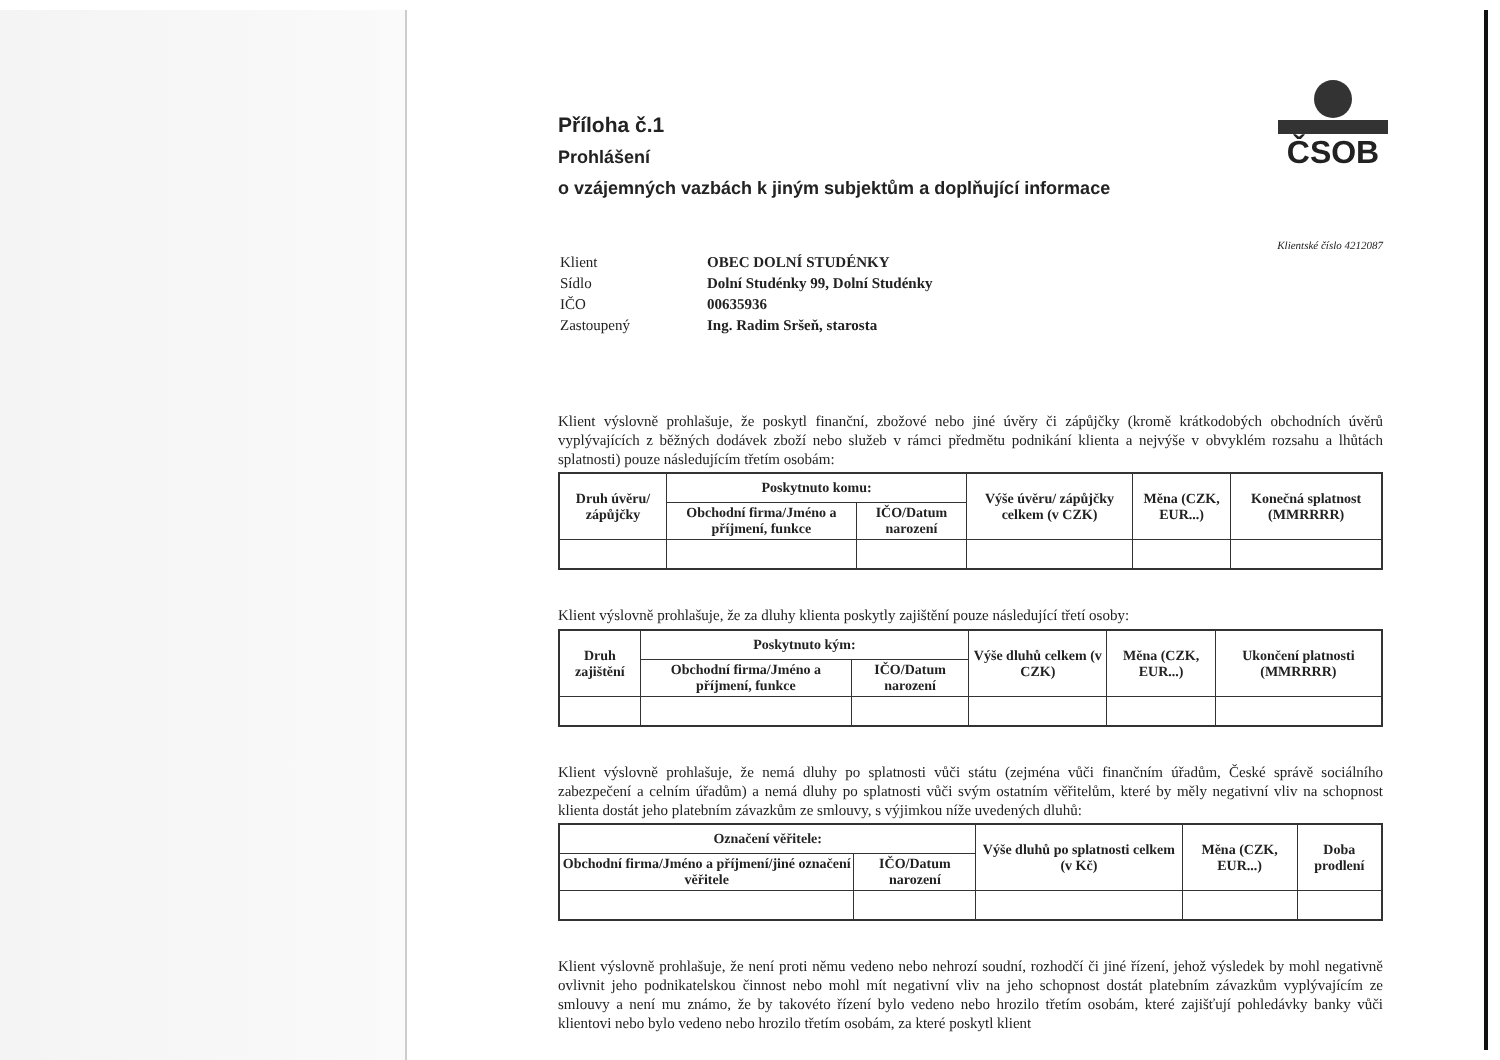ČSOB
Příloha č.1
Prohlášení
o vzájemných vazbách k jiným subjektům a doplňující informace
Klientské číslo 4212087
| Klient | OBEC DOLNÍ STUDÉNKY |
| Sídlo | Dolní Studénky 99, Dolní Studénky |
| IČO | 00635936 |
| Zastoupený | Ing. Radim Sršeň, starosta |
Klient výslovně prohlašuje, že poskytl finanční, zbožové nebo jiné úvěry či zápůjčky (kromě krátkodobých obchodních úvěrů vyplývajících z běžných dodávek zboží nebo služeb v rámci předmětu podnikání klienta a nejvýše v obvyklém rozsahu a lhůtách splatnosti) pouze následujícím třetím osobám:
| Druh úvěru/ zápůjčky | Poskytnuto komu: | | Výše úvěru/ zápůjčky celkem (v CZK) | Měna (CZK, EUR...) | Konečná splatnost (MMRRRR) |
| --- | --- | --- | --- | --- | --- |
| | Obchodní firma/Jméno a příjmení, funkce | IČO/Datum narození | | | |
Klient výslovně prohlašuje, že za dluhy klienta poskytly zajištění pouze následující třetí osoby:
| Druh zajištění | Poskytnuto kým: | | Výše dluhů celkem (v CZK) | Měna (CZK, EUR...) | Ukončení platnosti (MMRRRR) |
| --- | --- | --- | --- | --- | --- |
| | Obchodní firma/Jméno a příjmení, funkce | IČO/Datum narození | | | |
Klient výslovně prohlašuje, že nemá dluhy po splatnosti vůči státu (zejména vůči finančním úřadům, České správě sociálního zabezpečení a celním úřadům) a nemá dluhy po splatnosti vůči svým ostatním věřitelům, které by měly negativní vliv na schopnost klienta dostát jeho platebním závazkům ze smlouvy, s výjimkou níže uvedených dluhů:
| Označení věřitele: | | Výše dluhů po splatnosti celkem (v Kč) | Měna (CZK, EUR...) | Doba prodlení |
| --- | --- | --- | --- | --- |
| Obchodní firma/Jméno a příjmení/jiné označení věřitele | IČO/Datum narození | | | |
Klient výslovně prohlašuje, že není proti němu vedeno nebo nehrozí soudní, rozhodčí či jiné řízení, jehož výsledek by mohl negativně ovlivnit jeho podnikatelskou činnost nebo mohl mít negativní vliv na jeho schopnost dostát platebním závazkům vyplývajícím ze smlouvy a není mu známo, že by takovéto řízení bylo vedeno nebo hrozilo třetím osobám, které zajišťují pohledávky banky vůči klientovi nebo bylo vedeno nebo hrozilo třetím osobám, za které poskytl klient